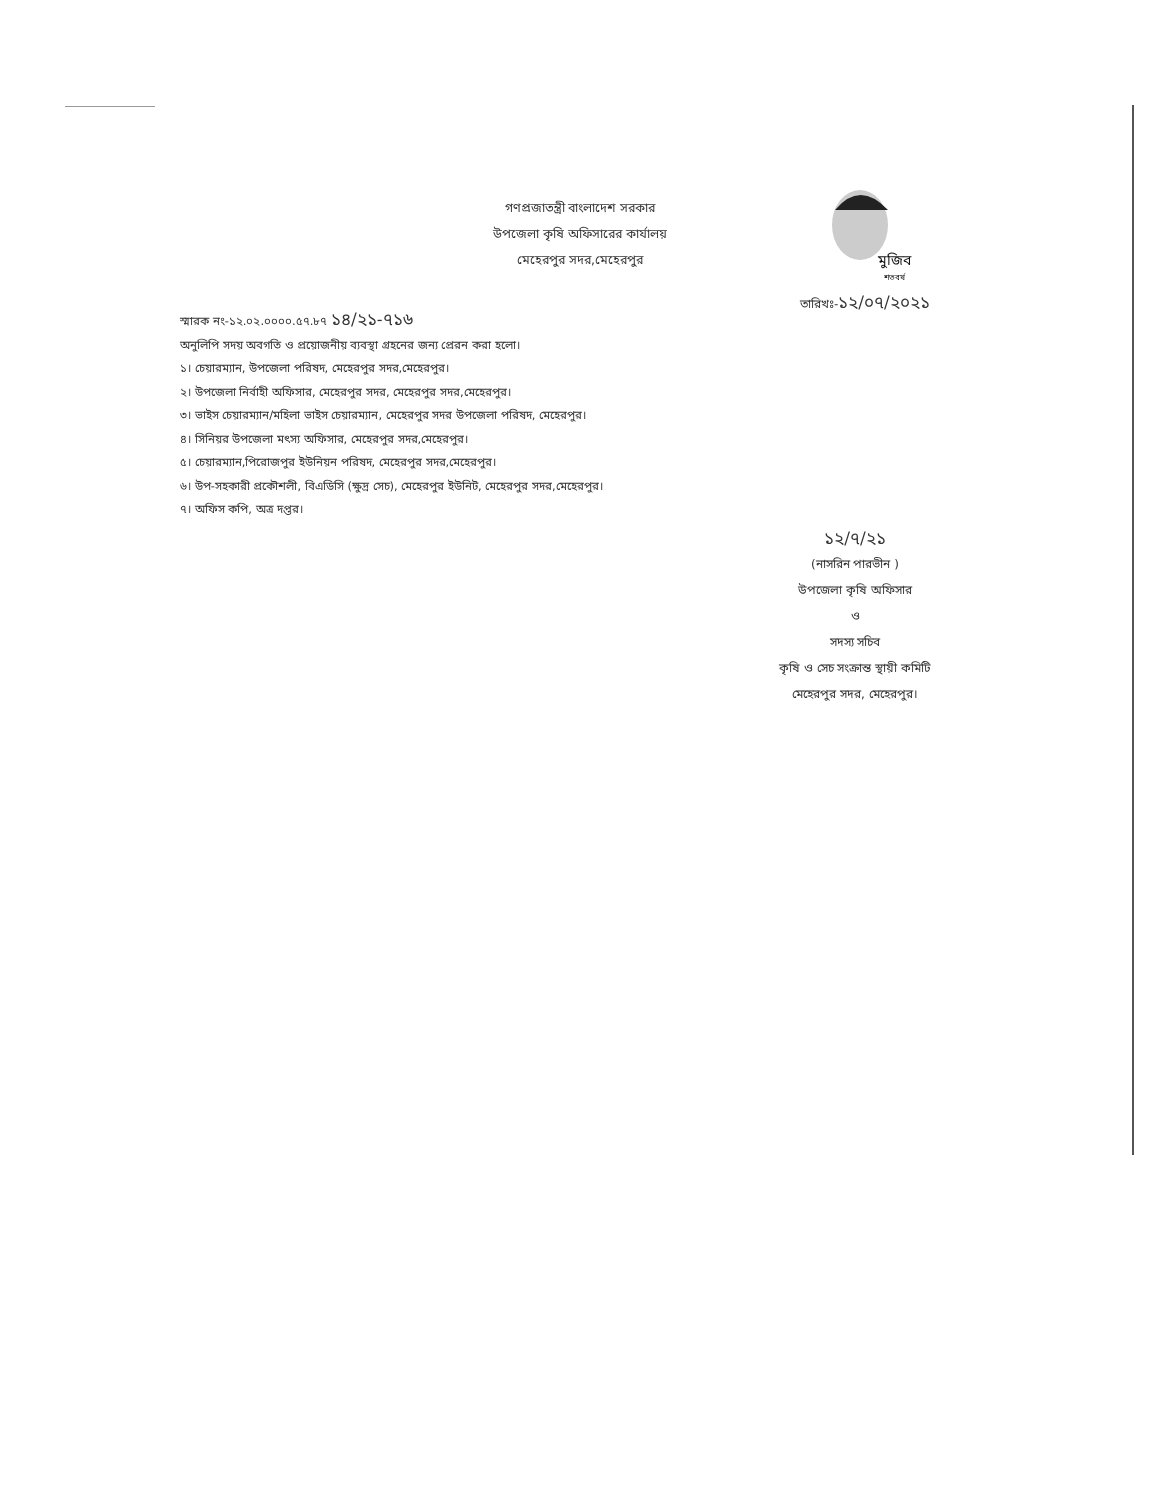গণপ্রজাতন্ত্রী বাংলাদেশ সরকার
উপজেলা কৃষি অফিসারের কার্যালয়
মেহেরপুর সদর,মেহেরপুর
মুজিব
শতবর্ষ
তারিখঃ-১২/০৭/২০২১
স্মারক নং-১২.০২.০০০০.৫৭.৮৭ ১৪/২১-৭১৬
অনুলিপি সদয় অবগতি ও প্রয়োজনীয় ব্যবস্থা গ্রহনের জন্য প্রেরন করা হলো।
১। চেয়ারম্যান, উপজেলা পরিষদ, মেহেরপুর সদর,মেহেরপুর।
২। উপজেলা নির্বাহী অফিসার, মেহেরপুর সদর, মেহেরপুর সদর,মেহেরপুর।
৩। ভাইস চেয়ারম্যান/মহিলা ভাইস চেয়ারম্যান, মেহেরপুর সদর উপজেলা পরিষদ, মেহেরপুর।
৪। সিনিয়র উপজেলা মৎস্য অফিসার, মেহেরপুর সদর,মেহেরপুর।
৫। চেয়ারম্যান,পিরোজপুর ইউনিয়ন পরিষদ, মেহেরপুর সদর,মেহেরপুর।
৬। উপ-সহকারী প্রকৌশলী, বিএডিসি (ক্ষুদ্র সেচ), মেহেরপুর ইউনিট, মেহেরপুর সদর,মেহেরপুর।
৭। অফিস কপি, অত্র দপ্তর।
১২/৭/২১
(নাসরিন পারভীন )
উপজেলা কৃষি অফিসার
ও
সদস্য সচিব
কৃষি ও সেচ সংক্রান্ত স্থায়ী কমিটি
মেহেরপুর সদর, মেহেরপুর।